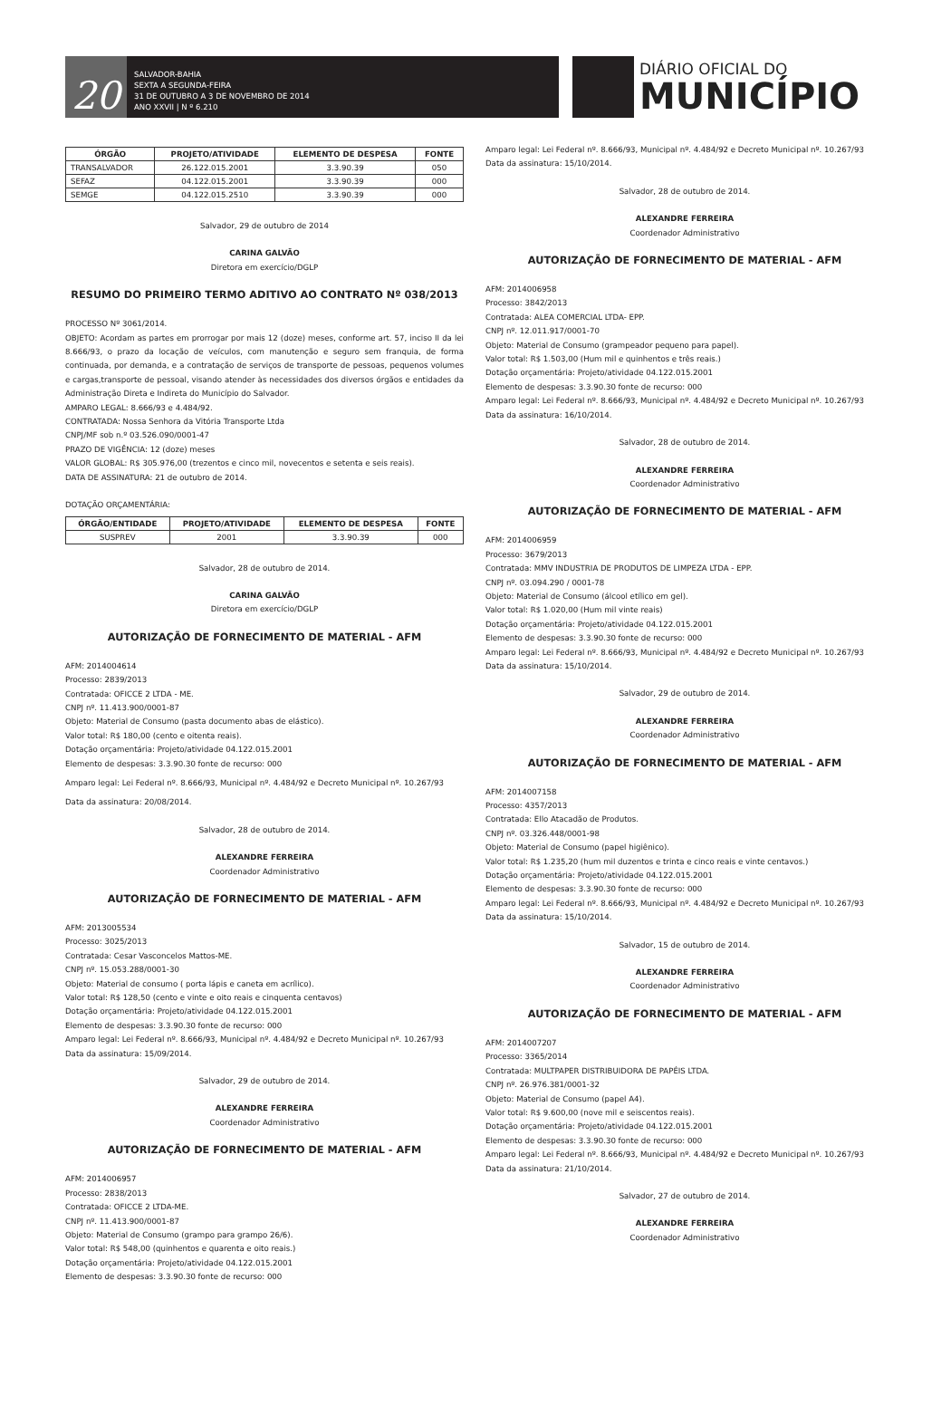20
SALVADOR-BAHIA
SEXTA A SEGUNDA-FEIRA
31 DE OUTUBRO A 3 DE NOVEMBRO DE 2014
ANO XXVII | N º 6.210
DIÁRIO OFICIAL DO
MUNICÍPIO
| ÓRGÃO | PROJETO/ATIVIDADE | ELEMENTO DE DESPESA | FONTE |
| --- | --- | --- | --- |
| TRANSALVADOR | 26.122.015.2001 | 3.3.90.39 | 050 |
| SEFAZ | 04.122.015.2001 | 3.3.90.39 | 000 |
| SEMGE | 04.122.015.2510 | 3.3.90.39 | 000 |
Salvador, 29 de outubro de 2014
CARINA GALVÃO
Diretora em exercício/DGLP
RESUMO DO PRIMEIRO TERMO ADITIVO AO CONTRATO Nº 038/2013
PROCESSO Nº 3061/2014.
OBJETO: Acordam as partes em prorrogar por mais 12 (doze) meses, conforme art. 57, inciso II da lei 8.666/93, o prazo da locação de veículos, com manutenção e seguro sem franquia, de forma continuada, por demanda, e a contratação de serviços de transporte de pessoas, pequenos volumes e cargas,transporte de pessoal, visando atender às necessidades dos diversos órgãos e entidades da Administração Direta e Indireta do Município do Salvador.
AMPARO LEGAL: 8.666/93 e 4.484/92.
CONTRATADA: Nossa Senhora da Vitória Transporte Ltda
CNPJ/MF sob n.º 03.526.090/0001-47
PRAZO DE VIGÊNCIA: 12 (doze) meses
VALOR GLOBAL: R$ 305.976,00 (trezentos e cinco mil, novecentos e setenta e seis reais).
DATA DE ASSINATURA: 21 de outubro de 2014.
DOTAÇÃO ORÇAMENTÁRIA:
| ÓRGÃO/ENTIDADE | PROJETO/ATIVIDADE | ELEMENTO DE DESPESA | FONTE |
| --- | --- | --- | --- |
| SUSPREV | 2001 | 3.3.90.39 | 000 |
Salvador, 28 de outubro de 2014.
CARINA GALVÃO
Diretora em exercício/DGLP
AUTORIZAÇÃO DE FORNECIMENTO DE MATERIAL - AFM
AFM: 2014004614
Processo: 2839/2013
Contratada: OFICCE 2 LTDA - ME.
CNPJ nº. 11.413.900/0001-87
Objeto: Material de Consumo (pasta documento abas de elástico).
Valor total: R$ 180,00 (cento e oitenta reais).
Dotação orçamentária: Projeto/atividade 04.122.015.2001
Elemento de despesas: 3.3.90.30 fonte de recurso: 000
Amparo legal: Lei Federal nº. 8.666/93, Municipal nº. 4.484/92 e Decreto Municipal nº. 10.267/93
Data da assinatura: 20/08/2014.
Salvador, 28 de outubro de 2014.
ALEXANDRE FERREIRA
Coordenador Administrativo
AUTORIZAÇÃO DE FORNECIMENTO DE MATERIAL - AFM
AFM: 2013005534
Processo: 3025/2013
Contratada: Cesar Vasconcelos Mattos-ME.
CNPJ nº. 15.053.288/0001-30
Objeto: Material de consumo ( porta lápis e caneta em acrílico).
Valor total: R$ 128,50 (cento e vinte e oito reais e cinquenta centavos)
Dotação orçamentária: Projeto/atividade 04.122.015.2001
Elemento de despesas: 3.3.90.30 fonte de recurso: 000
Amparo legal: Lei Federal nº. 8.666/93, Municipal nº. 4.484/92 e Decreto Municipal nº. 10.267/93
Data da assinatura: 15/09/2014.
Salvador, 29 de outubro de 2014.
ALEXANDRE FERREIRA
Coordenador Administrativo
AUTORIZAÇÃO DE FORNECIMENTO DE MATERIAL - AFM
AFM: 2014006957
Processo: 2838/2013
Contratada: OFICCE 2 LTDA-ME.
CNPJ nº. 11.413.900/0001-87
Objeto: Material de Consumo (grampo para grampo 26/6).
Valor total: R$ 548,00 (quinhentos e quarenta e oito reais.)
Dotação orçamentária: Projeto/atividade 04.122.015.2001
Elemento de despesas: 3.3.90.30 fonte de recurso: 000
Amparo legal: Lei Federal nº. 8.666/93, Municipal nº. 4.484/92 e Decreto Municipal nº. 10.267/93
Data da assinatura: 15/10/2014.
Salvador, 28 de outubro de 2014.
ALEXANDRE FERREIRA
Coordenador Administrativo
AUTORIZAÇÃO DE FORNECIMENTO DE MATERIAL - AFM
AFM: 2014006958
Processo: 3842/2013
Contratada: ALEA COMERCIAL LTDA- EPP.
CNPJ nº. 12.011.917/0001-70
Objeto: Material de Consumo (grampeador pequeno para papel).
Valor total: R$ 1.503,00 (Hum mil e quinhentos e três reais.)
Dotação orçamentária: Projeto/atividade 04.122.015.2001
Elemento de despesas: 3.3.90.30 fonte de recurso: 000
Amparo legal: Lei Federal nº. 8.666/93, Municipal nº. 4.484/92 e Decreto Municipal nº. 10.267/93
Data da assinatura: 16/10/2014.
Salvador, 28 de outubro de 2014.
ALEXANDRE FERREIRA
Coordenador Administrativo
AUTORIZAÇÃO DE FORNECIMENTO DE MATERIAL - AFM
AFM: 2014006959
Processo: 3679/2013
Contratada: MMV INDUSTRIA DE PRODUTOS DE LIMPEZA LTDA - EPP.
CNPJ nº. 03.094.290 / 0001-78
Objeto: Material de Consumo (álcool etílico em gel).
Valor total: R$ 1.020,00 (Hum mil vinte reais)
Dotação orçamentária: Projeto/atividade 04.122.015.2001
Elemento de despesas: 3.3.90.30 fonte de recurso: 000
Amparo legal: Lei Federal nº. 8.666/93, Municipal nº. 4.484/92 e Decreto Municipal nº. 10.267/93
Data da assinatura: 15/10/2014.
Salvador, 29 de outubro de 2014.
ALEXANDRE FERREIRA
Coordenador Administrativo
AUTORIZAÇÃO DE FORNECIMENTO DE MATERIAL - AFM
AFM: 2014007158
Processo: 4357/2013
Contratada: Ello Atacadão de Produtos.
CNPJ nº. 03.326.448/0001-98
Objeto: Material de Consumo (papel higiênico).
Valor total: R$ 1.235,20 (hum mil duzentos e trinta e cinco reais e vinte centavos.)
Dotação orçamentária: Projeto/atividade 04.122.015.2001
Elemento de despesas: 3.3.90.30 fonte de recurso: 000
Amparo legal: Lei Federal nº. 8.666/93, Municipal nº. 4.484/92 e Decreto Municipal nº. 10.267/93
Data da assinatura: 15/10/2014.
Salvador, 15 de outubro de 2014.
ALEXANDRE FERREIRA
Coordenador Administrativo
AUTORIZAÇÃO DE FORNECIMENTO DE MATERIAL - AFM
AFM: 2014007207
Processo: 3365/2014
Contratada: MULTPAPER DISTRIBUIDORA DE PAPÉIS LTDA.
CNPJ nº. 26.976.381/0001-32
Objeto: Material de Consumo (papel A4).
Valor total: R$ 9.600,00 (nove mil e seiscentos reais).
Dotação orçamentária: Projeto/atividade 04.122.015.2001
Elemento de despesas: 3.3.90.30 fonte de recurso: 000
Amparo legal: Lei Federal nº. 8.666/93, Municipal nº. 4.484/92 e Decreto Municipal nº. 10.267/93
Data da assinatura: 21/10/2014.
Salvador, 27 de outubro de 2014.
ALEXANDRE FERREIRA
Coordenador Administrativo